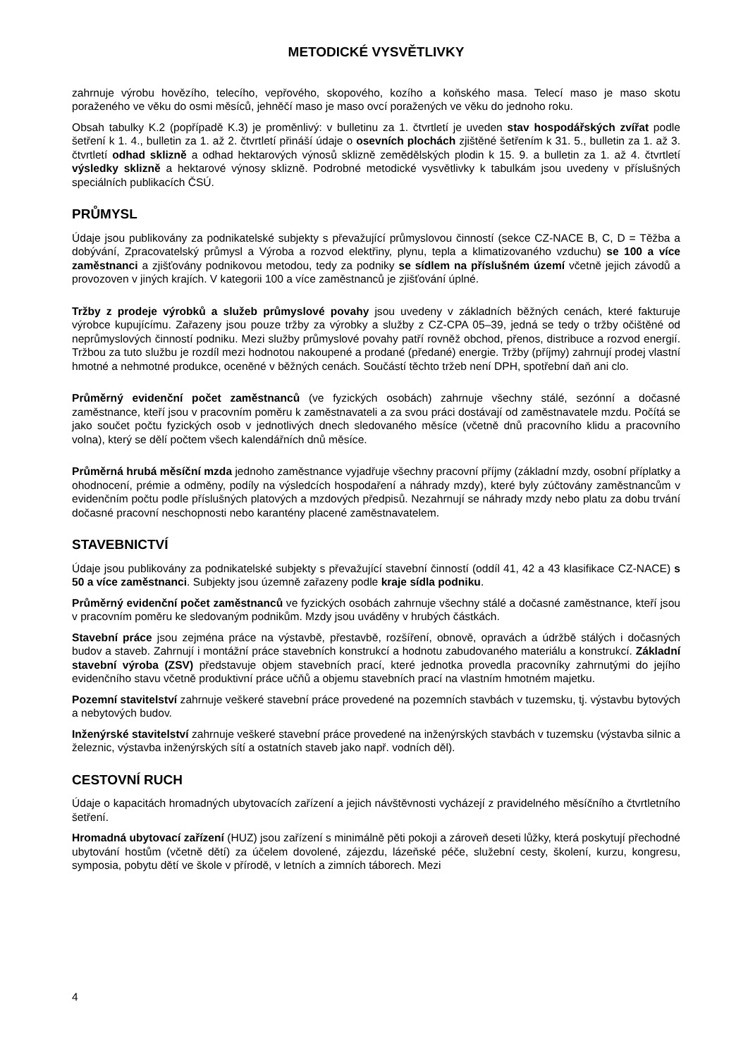METODICKÉ VYSVĚTLIVKY
zahrnuje výrobu hovězího, telecího, vepřového, skopového, kozího a koňského masa. Telecí maso je maso skotu poraženého ve věku do osmi měsíců, jehněčí maso je maso ovcí poražených ve věku do jednoho roku.
Obsah tabulky K.2 (popřípadě K.3) je proměnlivý: v bulletinu za 1. čtvrtletí je uveden stav hospodářských zvířat podle šetření k 1. 4., bulletin za 1. až 2. čtvrtletí přináší údaje o osevních plochách zjištěné šetřením k 31. 5., bulletin za 1. až 3. čtvrtletí odhad sklizně a odhad hektarových výnosů sklizně zemědělských plodin k 15. 9. a bulletin za 1. až 4. čtvrtletí výsledky sklizně a hektarové výnosy sklizně. Podrobné metodické vysvětlivky k tabulkám jsou uvedeny v příslušných speciálních publikacích ČSÚ.
PRŮMYSL
Údaje jsou publikovány za podnikatelské subjekty s převažující průmyslovou činností (sekce CZ-NACE B, C, D = Těžba a dobývání, Zpracovatelský průmysl a Výroba a rozvod elektřiny, plynu, tepla a klimatizovaného vzduchu) se 100 a více zaměstnanci a zjišťovány podnikovou metodou, tedy za podniky se sídlem na příslušném území včetně jejich závodů a provozoven v jiných krajích. V kategorii 100 a více zaměstnanců je zjišťování úplné.
Tržby z prodeje výrobků a služeb průmyslové povahy jsou uvedeny v základních běžných cenách, které fakturuje výrobce kupujícímu. Zařazeny jsou pouze tržby za výrobky a služby z CZ-CPA 05–39, jedná se tedy o tržby očištěné od neprůmyslových činností podniku. Mezi služby průmyslové povahy patří rovněž obchod, přenos, distribuce a rozvod energií. Tržbou za tuto službu je rozdíl mezi hodnotou nakoupené a prodané (předané) energie. Tržby (příjmy) zahrnují prodej vlastní hmotné a nehmotné produkce, oceněné v běžných cenách. Součástí těchto tržeb není DPH, spotřební daň ani clo.
Průměrný evidenční počet zaměstnanců (ve fyzických osobách) zahrnuje všechny stálé, sezónní a dočasné zaměstnance, kteří jsou v pracovním poměru k zaměstnavateli a za svou práci dostávají od zaměstnavatele mzdu. Počítá se jako součet počtu fyzických osob v jednotlivých dnech sledovaného měsíce (včetně dnů pracovního klidu a pracovního volna), který se dělí počtem všech kalendářních dnů měsíce.
Průměrná hrubá měsíční mzda jednoho zaměstnance vyjadřuje všechny pracovní příjmy (základní mzdy, osobní příplatky a ohodnocení, prémie a odměny, podíly na výsledcích hospodaření a náhrady mzdy), které byly zúčtovány zaměstnancům v evidenčním počtu podle příslušných platových a mzdových předpisů. Nezahrnují se náhrady mzdy nebo platu za dobu trvání dočasné pracovní neschopnosti nebo karantény placené zaměstnavatelem.
STAVEBNICTVÍ
Údaje jsou publikovány za podnikatelské subjekty s převažující stavební činností (oddíl 41, 42 a 43 klasifikace CZ-NACE) s 50 a více zaměstnanci. Subjekty jsou územně zařazeny podle kraje sídla podniku.
Průměrný evidenční počet zaměstnanců ve fyzických osobách zahrnuje všechny stálé a dočasné zaměstnance, kteří jsou v pracovním poměru ke sledovaným podnikům. Mzdy jsou uváděny v hrubých částkách.
Stavební práce jsou zejména práce na výstavbě, přestavbě, rozšíření, obnově, opravách a údržbě stálých i dočasných budov a staveb. Zahrnují i montážní práce stavebních konstrukcí a hodnotu zabudovaného materiálu a konstrukcí. Základní stavební výroba (ZSV) představuje objem stavebních prací, které jednotka provedla pracovníky zahrnutými do jejího evidenčního stavu včetně produktivní práce učňů a objemu stavebních prací na vlastním hmotném majetku.
Pozemní stavitelství zahrnuje veškeré stavební práce provedené na pozemních stavbách v tuzemsku, tj. výstavbu bytových a nebytových budov.
Inženýrské stavitelství zahrnuje veškeré stavební práce provedené na inženýrských stavbách v tuzemsku (výstavba silnic a železnic, výstavba inženýrských sítí a ostatních staveb jako např. vodních děl).
CESTOVNÍ RUCH
Údaje o kapacitách hromadných ubytovacích zařízení a jejich návštěvnosti vycházejí z pravidelného měsíčního a čtvrtletního šetření.
Hromadná ubytovací zařízení (HUZ) jsou zařízení s minimálně pěti pokoji a zároveň deseti lůžky, která poskytují přechodné ubytování hostům (včetně dětí) za účelem dovolené, zájezdu, lázeňské péče, služební cesty, školení, kurzu, kongresu, symposia, pobytu dětí ve škole v přírodě, v letních a zimních táborech. Mezi
4